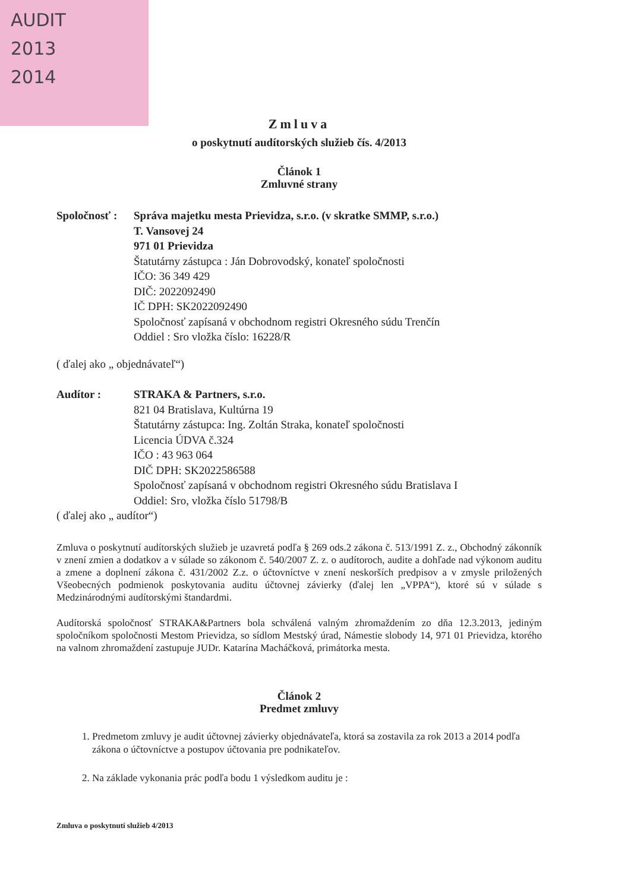AUDIT
2013
2014
Zmluva
o poskytnutí audítorských služieb čís. 4/2013
Článok 1
Zmluvné strany
Spoločnosť :
Správa majetku mesta Prievidza, s.r.o. (v skratke SMMP, s.r.o.)
T. Vansovej 24
971 01 Prievidza
Štatutárny zástupca : Ján Dobrovodský, konateľ spoločnosti
IČO: 36 349 429
DIČ: 2022092490
IČ DPH: SK2022092490
Spoločnosť zapísaná v obchodnom registri Okresného súdu Trenčín
Oddiel : Sro vložka číslo: 16228/R
( ďalej ako „ objednávateľ“)
Audítor : STRAKA & Partners, s.r.o.
821 04 Bratislava, Kultúrna 19
Štatutárny zástupca: Ing. Zoltán Straka, konateľ spoločnosti
Licencia ÚDVA č.324
IČO : 43 963 064
DIČ DPH: SK2022586588
Spoločnosť zapísaná v obchodnom registri Okresného súdu Bratislava I
Oddiel: Sro, vložka číslo 51798/B
( ďalej ako „ audítor“)
Zmluva o poskytnutí audítorských služieb je uzavretá podľa § 269 ods.2 zákona č. 513/1991 Z. z., Obchodný zákonník v znení zmien a dodatkov a v súlade so zákonom č. 540/2007 Z. z. o audítoroch, audite a dohľade nad výkonom auditu a zmene a doplnení zákona č. 431/2002 Z.z. o účtovníctve v znení neskorších predpisov a v zmysle priložených Všeobecných podmienok poskytovania auditu účtovnej závierky (ďalej len „VPPA“), ktoré sú v súlade s Medzinárodnými audítorskými štandardmi.
Audítorská spoločnosť STRAKA&Partners bola schválená valným zhromaždením zo dňa 12.3.2013, jediným spoločníkom spoločnosti Mestom Prievidza, so sídlom Mestský úrad, Námestie slobody 14, 971 01 Prievidza, ktorého na valnom zhromaždení zastupuje JUDr. Katarína Macháčková, primátorka mesta.
Článok 2
Predmet zmluvy
1. Predmetom zmluvy je audit účtovnej závierky objednávateľa, ktorá sa zostavila za rok 2013 a 2014 podľa zákona o účtovníctve a postupov účtovania pre podnikateľov.
2. Na základe vykonania prác podľa bodu 1 výsledkom auditu je :
Zmluva o poskytnutí služieb 4/2013